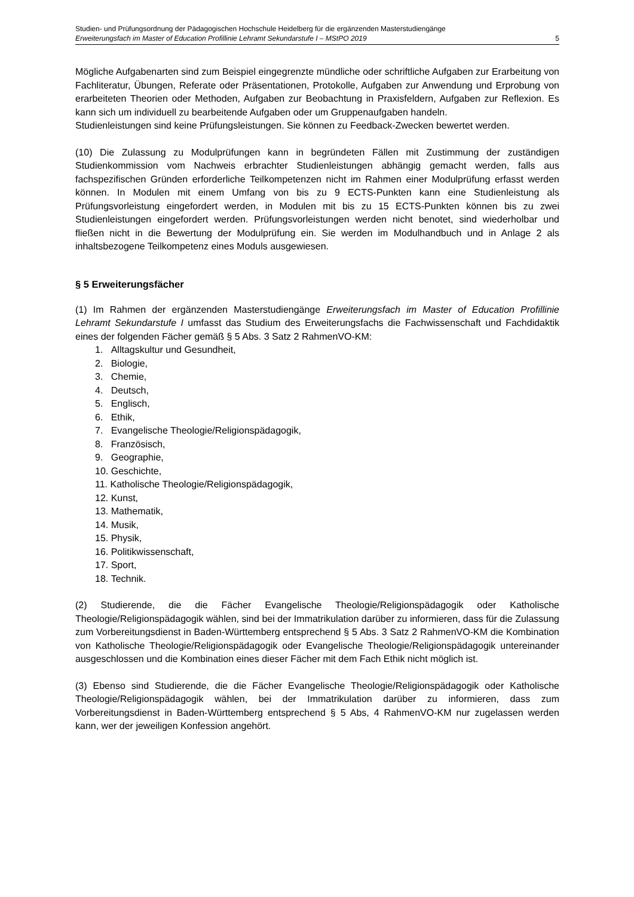Studien- und Prüfungsordnung der Pädagogischen Hochschule Heidelberg für die ergänzenden Masterstudiengänge
Erweiterungsfach im Master of Education Profillinie Lehramt Sekundarstufe I – MStPO 2019 5
Mögliche Aufgabenarten sind zum Beispiel eingegrenzte mündliche oder schriftliche Aufgaben zur Erarbeitung von Fachliteratur, Übungen, Referate oder Präsentationen, Protokolle, Aufgaben zur Anwendung und Erprobung von erarbeiteten Theorien oder Methoden, Aufgaben zur Beobachtung in Praxisfeldern, Aufgaben zur Reflexion. Es kann sich um individuell zu bearbeitende Aufgaben oder um Gruppenaufgaben handeln.
Studienleistungen sind keine Prüfungsleistungen. Sie können zu Feedback-Zwecken bewertet werden.
(10) Die Zulassung zu Modulprüfungen kann in begründeten Fällen mit Zustimmung der zuständigen Studienkommission vom Nachweis erbrachter Studienleistungen abhängig gemacht werden, falls aus fachspezifischen Gründen erforderliche Teilkompetenzen nicht im Rahmen einer Modulprüfung erfasst werden können. In Modulen mit einem Umfang von bis zu 9 ECTS-Punkten kann eine Studienleistung als Prüfungsvorleistung eingefordert werden, in Modulen mit bis zu 15 ECTS-Punkten können bis zu zwei Studienleistungen eingefordert werden. Prüfungsvorleistungen werden nicht benotet, sind wiederholbar und fließen nicht in die Bewertung der Modulprüfung ein. Sie werden im Modulhandbuch und in Anlage 2 als inhaltsbezogene Teilkompetenz eines Moduls ausgewiesen.
§ 5 Erweiterungsfächer
(1) Im Rahmen der ergänzenden Masterstudiengänge Erweiterungsfach im Master of Education Profillinie Lehramt Sekundarstufe I umfasst das Studium des Erweiterungsfachs die Fachwissenschaft und Fachdidaktik eines der folgenden Fächer gemäß § 5 Abs. 3 Satz 2 RahmenVO-KM:
1. Alltagskultur und Gesundheit,
2. Biologie,
3. Chemie,
4. Deutsch,
5. Englisch,
6. Ethik,
7. Evangelische Theologie/Religionspädagogik,
8. Französisch,
9. Geographie,
10. Geschichte,
11. Katholische Theologie/Religionspädagogik,
12. Kunst,
13. Mathematik,
14. Musik,
15. Physik,
16. Politikwissenschaft,
17. Sport,
18. Technik.
(2) Studierende, die die Fächer Evangelische Theologie/Religionspädagogik oder Katholische Theologie/Religionspädagogik wählen, sind bei der Immatrikulation darüber zu informieren, dass für die Zulassung zum Vorbereitungsdienst in Baden-Württemberg entsprechend § 5 Abs. 3 Satz 2 RahmenVO-KM die Kombination von Katholische Theologie/Religionspädagogik oder Evangelische Theologie/Religionspädagogik untereinander ausgeschlossen und die Kombination eines dieser Fächer mit dem Fach Ethik nicht möglich ist.
(3) Ebenso sind Studierende, die die Fächer Evangelische Theologie/Religionspädagogik oder Katholische Theologie/Religionspädagogik wählen, bei der Immatrikulation darüber zu informieren, dass zum Vorbereitungsdienst in Baden-Württemberg entsprechend § 5 Abs, 4 RahmenVO-KM nur zugelassen werden kann, wer der jeweiligen Konfession angehört.